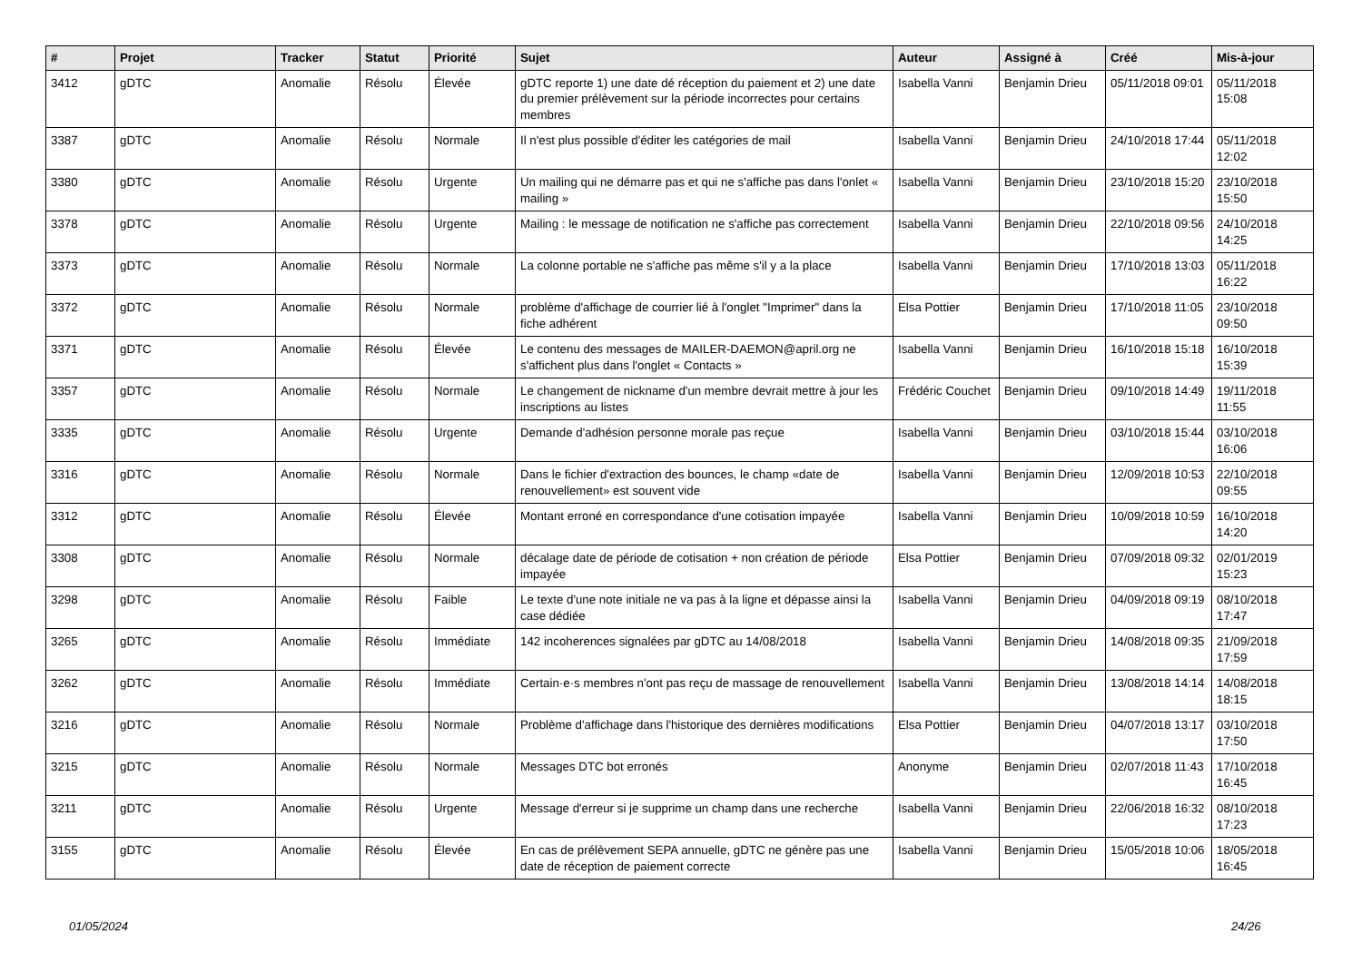| # | Projet | Tracker | Statut | Priorité | Sujet | Auteur | Assigné à | Créé | Mis-à-jour |
| --- | --- | --- | --- | --- | --- | --- | --- | --- | --- |
| 3412 | gDTC | Anomalie | Résolu | Élevée | gDTC reporte 1) une date dé réception du paiement et 2) une date du premier prélèvement sur la période incorrectes pour certains membres | Isabella Vanni | Benjamin Drieu | 05/11/2018 09:01 | 05/11/2018 15:08 |
| 3387 | gDTC | Anomalie | Résolu | Normale | Il n'est plus possible d'éditer les catégories de mail | Isabella Vanni | Benjamin Drieu | 24/10/2018 17:44 | 05/11/2018 12:02 |
| 3380 | gDTC | Anomalie | Résolu | Urgente | Un mailing qui ne démarre pas et qui ne s'affiche pas dans l'onlet « mailing » | Isabella Vanni | Benjamin Drieu | 23/10/2018 15:20 | 23/10/2018 15:50 |
| 3378 | gDTC | Anomalie | Résolu | Urgente | Mailing : le message de notification ne s'affiche pas correctement | Isabella Vanni | Benjamin Drieu | 22/10/2018 09:56 | 24/10/2018 14:25 |
| 3373 | gDTC | Anomalie | Résolu | Normale | La colonne portable ne s'affiche pas même s'il y a la place | Isabella Vanni | Benjamin Drieu | 17/10/2018 13:03 | 05/11/2018 16:22 |
| 3372 | gDTC | Anomalie | Résolu | Normale | problème d'affichage de courrier lié à l'onglet "Imprimer" dans la fiche adhérent | Elsa Pottier | Benjamin Drieu | 17/10/2018 11:05 | 23/10/2018 09:50 |
| 3371 | gDTC | Anomalie | Résolu | Élevée | Le contenu des messages de MAILER-DAEMON@april.org ne s'affichent plus dans l'onglet « Contacts » | Isabella Vanni | Benjamin Drieu | 16/10/2018 15:18 | 16/10/2018 15:39 |
| 3357 | gDTC | Anomalie | Résolu | Normale | Le changement de nickname d'un membre devrait mettre à jour les inscriptions au listes | Frédéric Couchet | Benjamin Drieu | 09/10/2018 14:49 | 19/11/2018 11:55 |
| 3335 | gDTC | Anomalie | Résolu | Urgente | Demande d'adhésion personne morale pas reçue | Isabella Vanni | Benjamin Drieu | 03/10/2018 15:44 | 03/10/2018 16:06 |
| 3316 | gDTC | Anomalie | Résolu | Normale | Dans le fichier d'extraction des bounces, le champ «date de renouvellement» est souvent vide | Isabella Vanni | Benjamin Drieu | 12/09/2018 10:53 | 22/10/2018 09:55 |
| 3312 | gDTC | Anomalie | Résolu | Élevée | Montant erroné en correspondance d'une cotisation impayée | Isabella Vanni | Benjamin Drieu | 10/09/2018 10:59 | 16/10/2018 14:20 |
| 3308 | gDTC | Anomalie | Résolu | Normale | décalage date de période de cotisation + non création de période impayée | Elsa Pottier | Benjamin Drieu | 07/09/2018 09:32 | 02/01/2019 15:23 |
| 3298 | gDTC | Anomalie | Résolu | Faible | Le texte d'une note initiale ne va pas à la ligne et dépasse ainsi la case dédiée | Isabella Vanni | Benjamin Drieu | 04/09/2018 09:19 | 08/10/2018 17:47 |
| 3265 | gDTC | Anomalie | Résolu | Immédiate | 142 incoherences signalées par gDTC au 14/08/2018 | Isabella Vanni | Benjamin Drieu | 14/08/2018 09:35 | 21/09/2018 17:59 |
| 3262 | gDTC | Anomalie | Résolu | Immédiate | Certain·e·s membres n'ont pas reçu de massage de renouvellement | Isabella Vanni | Benjamin Drieu | 13/08/2018 14:14 | 14/08/2018 18:15 |
| 3216 | gDTC | Anomalie | Résolu | Normale | Problème d'affichage dans l'historique des dernières modifications | Elsa Pottier | Benjamin Drieu | 04/07/2018 13:17 | 03/10/2018 17:50 |
| 3215 | gDTC | Anomalie | Résolu | Normale | Messages DTC bot erronés | Anonyme | Benjamin Drieu | 02/07/2018 11:43 | 17/10/2018 16:45 |
| 3211 | gDTC | Anomalie | Résolu | Urgente | Message d'erreur si je supprime un champ dans une recherche | Isabella Vanni | Benjamin Drieu | 22/06/2018 16:32 | 08/10/2018 17:23 |
| 3155 | gDTC | Anomalie | Résolu | Élevée | En cas de prélèvement SEPA annuelle, gDTC ne génère pas une date de réception de paiement correcte | Isabella Vanni | Benjamin Drieu | 15/05/2018 10:06 | 18/05/2018 16:45 |
01/05/2024 24/26